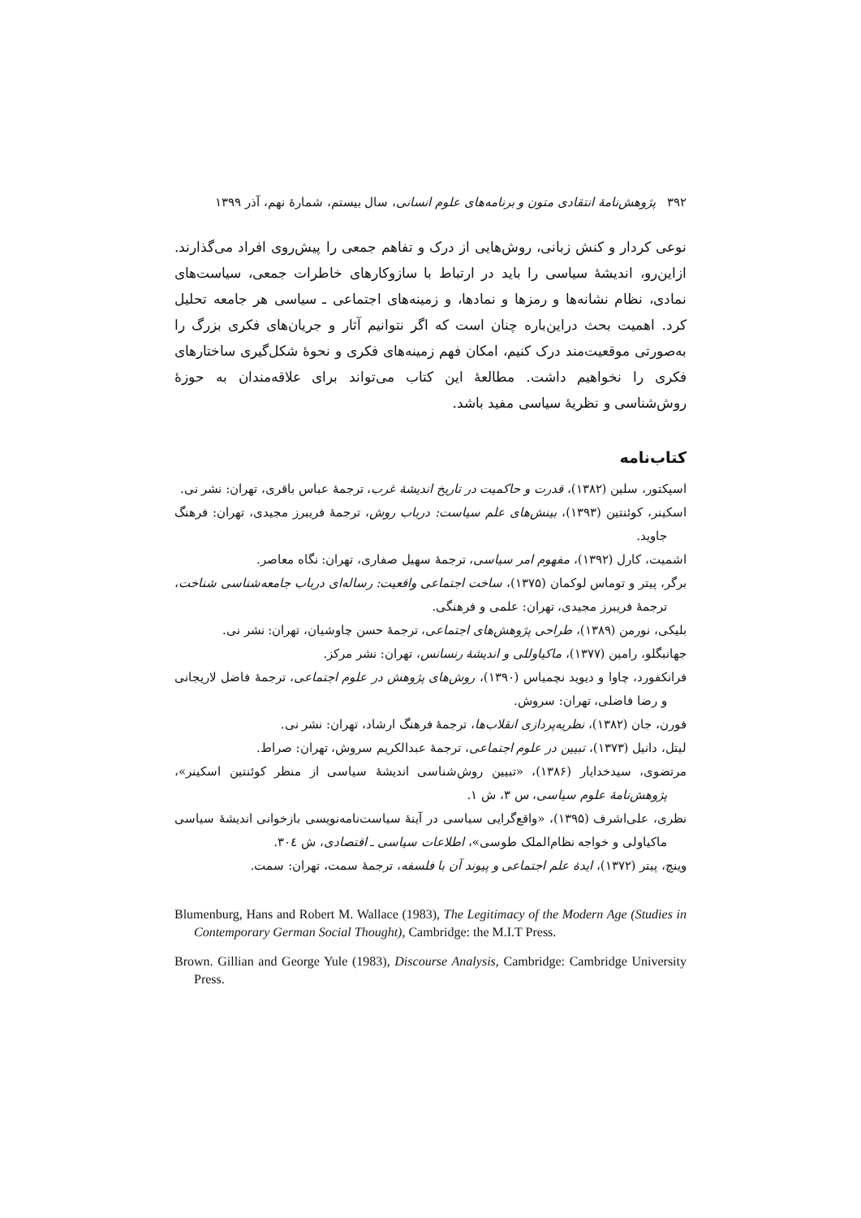۳۹۲ پژوهش‌نامهٔ انتقادی متون و برنامه‌های علوم انسانی، سال بیستم، شمارهٔ نهم، آذر ۱۳۹۹
نوعی کردار و کنش زبانی، روش‌هایی از درک و تفاهم جمعی را پیش‌روی افراد می‌گذارند. ازاین‌رو، اندیشهٔ سیاسی را باید در ارتباط با سازوکارهای خاطرات جمعی، سیاست‌های نمادی، نظام نشانه‌ها و رمزها و نمادها، و زمینه‌های اجتماعی ـ سیاسی هر جامعه تحلیل کرد. اهمیت بحث دراین‌باره چنان است که اگر نتوانیم آثار و جریان‌های فکری بزرگ را به‌صورتی موقعیت‌مند درک کنیم، امکان فهم زمینه‌های فکری و نحوهٔ شکل‌گیری ساختارهای فکری را نخواهیم داشت. مطالعهٔ این کتاب می‌تواند برای علاقه‌مندان به حوزهٔ روش‌شناسی و نظریهٔ سیاسی مفید باشد.
کتاب‌نامه
اسپکتور، سلین (۱۳۸۲)، قدرت و حاکمیت در تاریخ اندیشهٔ غرب، ترجمهٔ عباس باقری، تهران: نشر نی.
اسکینر، کوئنتین (۱۳۹۳)، بینش‌های علم سیاست: درباب روش، ترجمهٔ فریبرز مجیدی، تهران: فرهنگ جاوید.
اشمیت، کارل (۱۳۹۲)، مفهوم امر سیاسی، ترجمهٔ سهیل صفاری، تهران: نگاه معاصر.
برگر، پیتر و توماس لوکمان (۱۳۷۵)، ساخت اجتماعی واقعیت: رساله‌ای درباب جامعه‌شناسی شناخت، ترجمهٔ فریبرز مجیدی، تهران: علمی و فرهنگی.
بلیکی، نورمن (۱۳۸۹)، طراحی پژوهش‌های اجتماعی، ترجمهٔ حسن چاوشیان، تهران: نشر نی.
جهانبگلو، رامین (۱۳۷۷)، ماکیاوللی و اندیشهٔ رنسانس، تهران: نشر مرکز.
فرانکفورد، چاوا و دیوید نچمیاس (۱۳۹۰)، روش‌های پژوهش در علوم اجتماعی، ترجمهٔ فاضل لاریجانی و رضا فاضلی، تهران: سروش.
فورن، جان (۱۳۸۲)، نظریه‌پردازی انقلاب‌ها، ترجمهٔ فرهنگ ارشاد، تهران: نشر نی.
لیتل، دانیل (۱۳۷۳)، تبیین در علوم اجتماعی، ترجمهٔ عبدالکریم سروش، تهران: صراط.
مرتضوی، سیدخدایار (۱۳۸۶)، «تبیین روش‌شناسی اندیشهٔ سیاسی از منظر کوئنتین اسکینر»، پژوهش‌نامهٔ علوم سیاسی، س ۳، ش ۱.
نظری، علی‌اشرف (۱۳۹۵)، «واقع‌گرایی سیاسی در آینهٔ سیاست‌نامه‌نویسی بازخوانی اندیشهٔ سیاسی ماکیاولی و خواجه نظام‌الملک طوسی»، اطلاعات سیاسی ـ اقتصادی، ش ۳۰٤.
وینچ، پیتر (۱۳۷۲)، ایدهٔ علم اجتماعی و پیوند آن با فلسفه، ترجمهٔ سمت، تهران: سمت.
Blumenburg, Hans and Robert M. Wallace (1983), The Legitimacy of the Modern Age (Studies in Contemporary German Social Thought), Cambridge: the M.I.T Press.
Brown. Gillian and George Yule (1983), Discourse Analysis, Cambridge: Cambridge University Press.